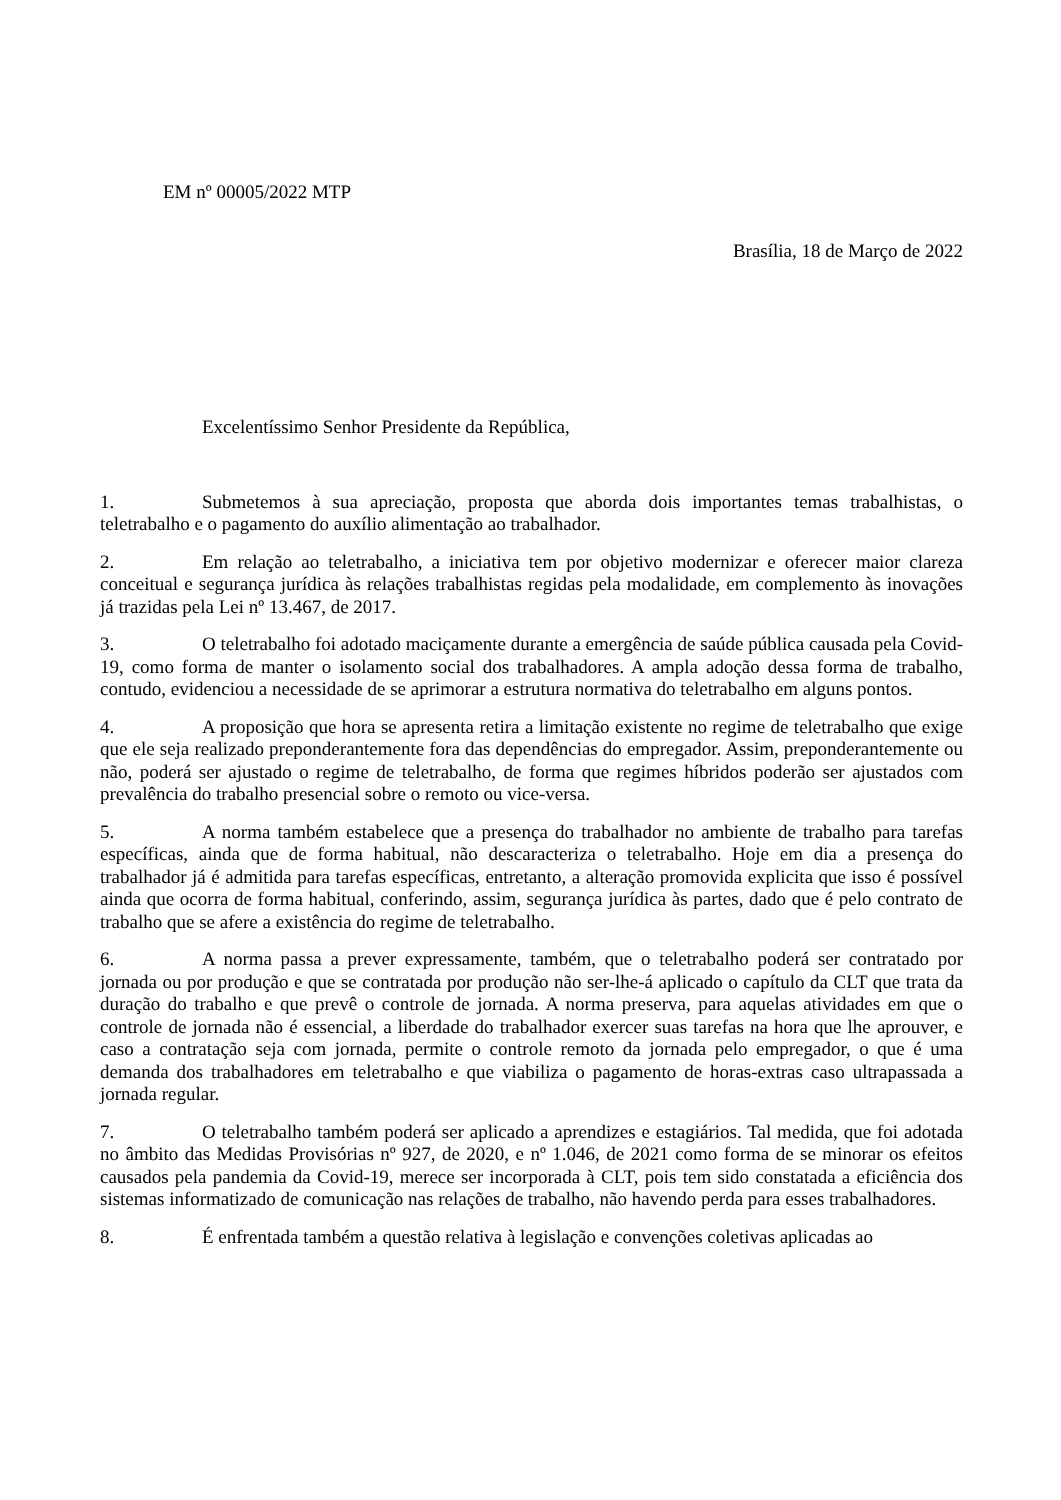EM nº 00005/2022 MTP
Brasília, 18 de Março de 2022
Excelentíssimo Senhor Presidente da República,
1. Submetemos à sua apreciação, proposta que aborda dois importantes temas trabalhistas, o teletrabalho e o pagamento do auxílio alimentação ao trabalhador.
2. Em relação ao teletrabalho, a iniciativa tem por objetivo modernizar e oferecer maior clareza conceitual e segurança jurídica às relações trabalhistas regidas pela modalidade, em complemento às inovações já trazidas pela Lei nº 13.467, de 2017.
3. O teletrabalho foi adotado maciçamente durante a emergência de saúde pública causada pela Covid-19, como forma de manter o isolamento social dos trabalhadores. A ampla adoção dessa forma de trabalho, contudo, evidenciou a necessidade de se aprimorar a estrutura normativa do teletrabalho em alguns pontos.
4. A proposição que hora se apresenta retira a limitação existente no regime de teletrabalho que exige que ele seja realizado preponderantemente fora das dependências do empregador. Assim, preponderantemente ou não, poderá ser ajustado o regime de teletrabalho, de forma que regimes híbridos poderão ser ajustados com prevalência do trabalho presencial sobre o remoto ou vice-versa.
5. A norma também estabelece que a presença do trabalhador no ambiente de trabalho para tarefas específicas, ainda que de forma habitual, não descaracteriza o teletrabalho. Hoje em dia a presença do trabalhador já é admitida para tarefas específicas, entretanto, a alteração promovida explicita que isso é possível ainda que ocorra de forma habitual, conferindo, assim, segurança jurídica às partes, dado que é pelo contrato de trabalho que se afere a existência do regime de teletrabalho.
6. A norma passa a prever expressamente, também, que o teletrabalho poderá ser contratado por jornada ou por produção e que se contratada por produção não ser-lhe-á aplicado o capítulo da CLT que trata da duração do trabalho e que prevê o controle de jornada. A norma preserva, para aquelas atividades em que o controle de jornada não é essencial, a liberdade do trabalhador exercer suas tarefas na hora que lhe aprouver, e caso a contratação seja com jornada, permite o controle remoto da jornada pelo empregador, o que é uma demanda dos trabalhadores em teletrabalho e que viabiliza o pagamento de horas-extras caso ultrapassada a jornada regular.
7. O teletrabalho também poderá ser aplicado a aprendizes e estagiários. Tal medida, que foi adotada no âmbito das Medidas Provisórias nº 927, de 2020, e nº 1.046, de 2021 como forma de se minorar os efeitos causados pela pandemia da Covid-19, merece ser incorporada à CLT, pois tem sido constatada a eficiência dos sistemas informatizado de comunicação nas relações de trabalho, não havendo perda para esses trabalhadores.
8. É enfrentada também a questão relativa à legislação e convenções coletivas aplicadas ao